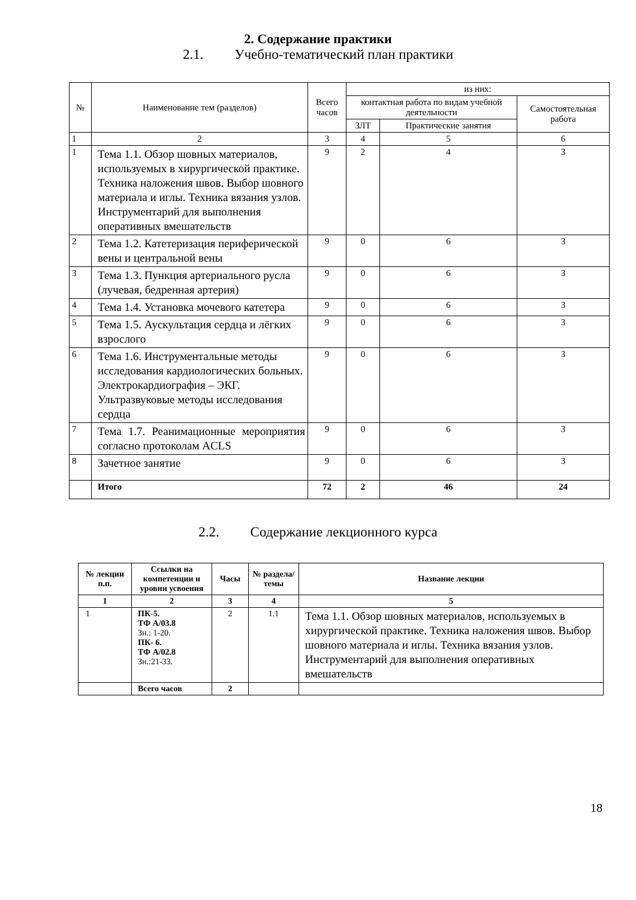2. Содержание практики
2.1. Учебно-тематический план практики
| № | Наименование тем (разделов) | Всего часов | из них: | | |
| --- | --- | --- | --- | --- | --- |
| | | | контактная работа по видам учебной деятельности | | Самостоятельная работа |
| | | | ЗЛТ | Практические занятия | |
| 1 | 2 | 3 | 4 | 5 | 6 |
| 1 | Тема 1.1. Обзор шовных материалов, используемых в хирургической практике. Техника наложения швов. Выбор шовного материала и иглы. Техника вязания узлов. Инструментарий для выполнения оперативных вмешательств | 9 | 2 | 4 | 3 |
| 2 | Тема 1.2. Катетеризация периферической вены и центральной вены | 9 | 0 | 6 | 3 |
| 3 | Тема 1.3. Пункция артериального русла (лучевая, бедренная артерия) | 9 | 0 | 6 | 3 |
| 4 | Тема 1.4. Установка мочевого катетера | 9 | 0 | 6 | 3 |
| 5 | Тема 1.5. Аускультация сердца и лёгких взрослого | 9 | 0 | 6 | 3 |
| 6 | Тема 1.6. Инструментальные методы исследования кардиологических больных. Электрокардиография – ЭКГ. Ультразвуковые методы исследования сердца | 9 | 0 | 6 | 3 |
| 7 | Тема 1.7. Реанимационные мероприятия согласно протоколам ACLS | 9 | 0 | 6 | 3 |
| 8 | Зачетное занятие | 9 | 0 | 6 | 3 |
| | Итого | 72 | 2 | 46 | 24 |
2.2. Содержание лекционного курса
| № лекции п.п. | Ссылки на компетенции и уровни усвоения | Часы | № раздела/ темы | Название лекции |
| --- | --- | --- | --- | --- |
| 1 | 2 | 3 | 4 | 5 |
| 1 | ПК-5. ТФ А/03.8 Зн.: 1-20. ПК- 6. ТФ А/02.8 Зн.:21-33. | 2 | 1.1 | Тема 1.1. Обзор шовных материалов, используемых в хирургической практике. Техника наложения швов. Выбор шовного материала и иглы. Техника вязания узлов. Инструментарий для выполнения оперативных вмешательств |
| | Всего часов | 2 | | |
18